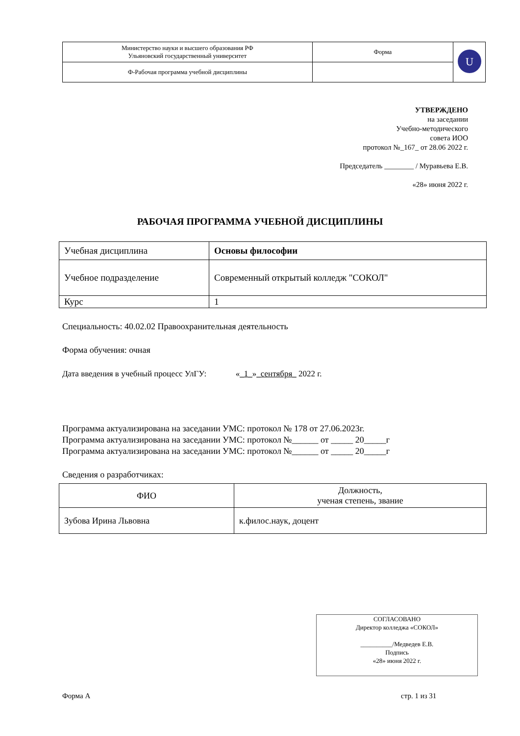| Министерство науки и высшего образования РФ Ульяновский государственный университет | Форма | U |
| Ф-Рабочая программа учебной дисциплины | | |
УТВЕРЖДЕНО
на заседании
Учебно-методического
совета ИОО
протокол №_167_ от 28.06 2022 г.
Председатель ________ / Муравьева Е.В.
«28» июня 2022 г.
РАБОЧАЯ ПРОГРАММА УЧЕБНОЙ ДИСЦИПЛИНЫ
| Учебная дисциплина | Основы философии |
| Учебное подразделение | Современный открытый колледж "СОКОЛ" |
| Курс | 1 |
Специальность: 40.02.02 Правоохранительная деятельность
Форма обучения: очная
Дата введения в учебный процесс УлГУ: «_1_»_сентября_ 2022 г.
Программа актуализирована на заседании УМС: протокол № 178 от 27.06.2023г.
Программа актуализирована на заседании УМС: протокол №______ от _____ 20_____г
Программа актуализирована на заседании УМС: протокол №______ от _____ 20_____г
Сведения о разработчиках:
| ФИО | Должность, ученая степень, звание |
| Зубова Ирина Львовна | к.филос.наук, доцент |
СОГЛАСОВАНО
Директор колледжа «СОКОЛ»
__________/Медведев Е.В.
Подпись
«28» июня 2022 г.
Форма А стр. 1 из 31